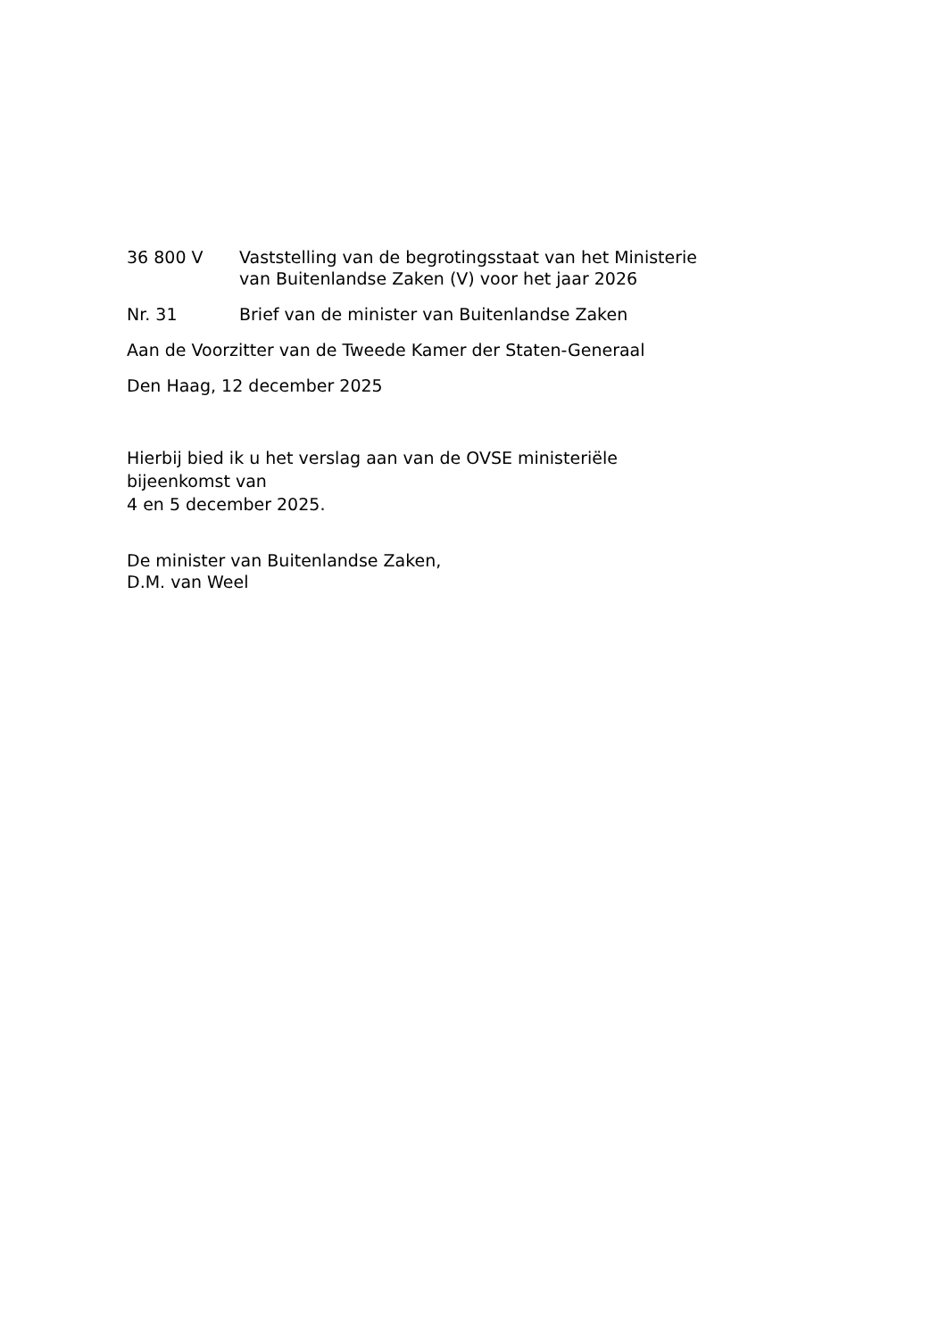36 800 V Vaststelling van de begrotingsstaat van het Ministerie
van Buitenlandse Zaken (V) voor het jaar 2026
Nr. 31 Brief van de minister van Buitenlandse Zaken
Aan de Voorzitter van de Tweede Kamer der Staten-Generaal
Den Haag, 12 december 2025
Hierbij bied ik u het verslag aan van de OVSE ministeriële
bijeenkomst van
4 en 5 december 2025.
De minister van Buitenlandse Zaken,
D.M. van Weel